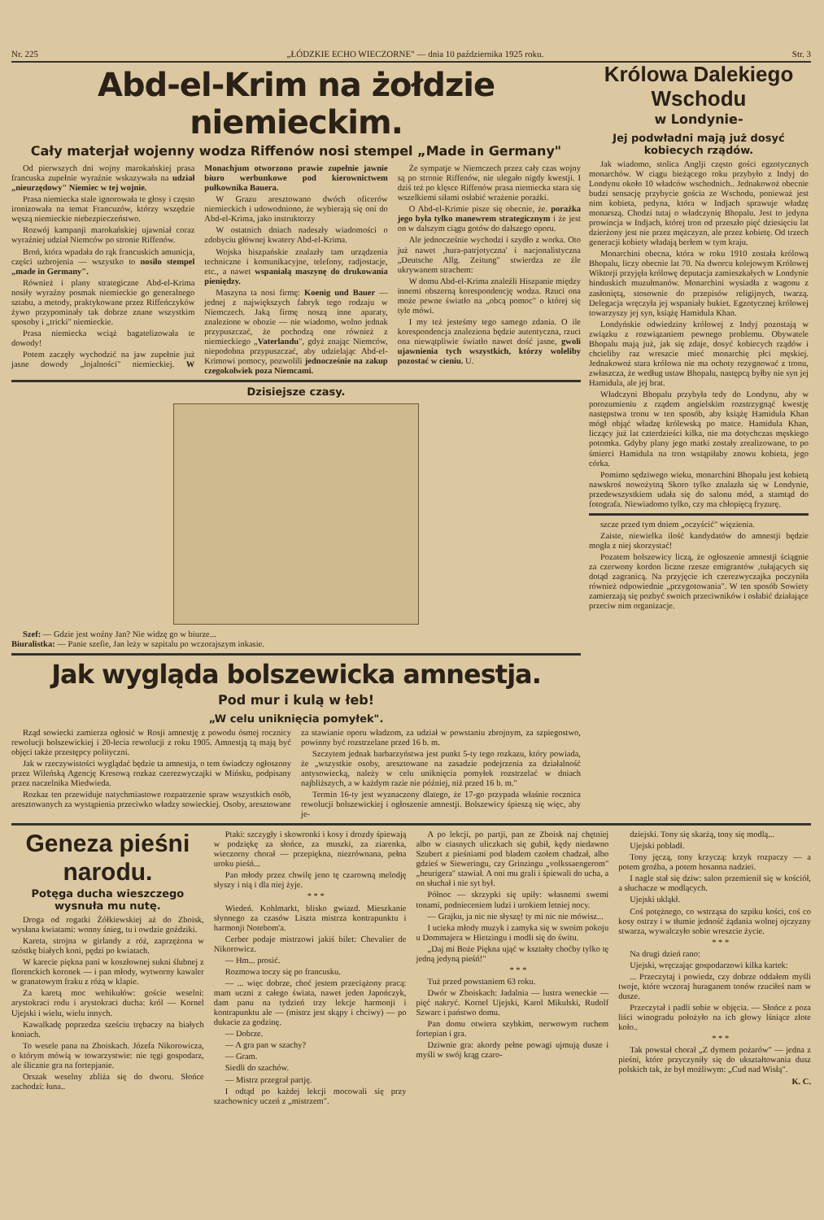Nr. 225 „ŁÓDZKIE ECHO WIECZORNE" — dnia 10 października 1925 roku. Str. 3
Abd-el-Krim na żołdzie niemieckim.
Cały materjał wojenny wodza Riffenów nosi stempel „Made in Germany"
Od pierwszych dni wojny marokańskiej prasa francuska zupełnie wyraźnie wskazywała na udział „nieurzędowy" Niemiec w tej wojnie.
Prasa niemiecka stale ignorowała te głosy i często ironizowała na temat Francuzów, którzy wszędzie węszą niemieckie niebezpieczeństwo.
Rozwój kampanji marokańskiej ujawniał coraz wyraźniej udział Niemców po stronie Riffenów.
Broń, która wpadała do rąk francuskich amunicja, części uzbrojenia — wszystko to nosiło stempel „made in Germany".
Również i plany strategiczne Abd-el-Krima nosiły wyraźny posmak niemieckie go generalnego sztabu, a metody, praktykowane przez Riffeńczyków żywo przypominały tak dobrze znane wszystkim sposoby i „tricki" niemieckie.
Prasa niemiecka wciąż bagatelizowała te dowody!
Potem zaczęły wychodzić na jaw zupełnie już jasne dowody „lojalności" niemieckiej. W Monachjum otworzono prawie zupełnie jawnie biuro werbunkowe pod kierownictwem pułkownika Bauera.
W Grazu aresztowano dwóch oficerów niemieckich i udowodniono, że wybierają się oni do Abd-el-Krima, jako instruktorzy
W ostatnich dniach nadeszły wiadomości o zdobyciu głównej kwatery Abd-el-Krima.
Wojska hiszpańskie znalazły tam urządzenia techniczne i komunikacyjne, telefony, radjostacje, etc., a nawet wspaniałą maszynę do drukowania pieniędzy.
Maszyna ta nosi firmę: Koenig und Bauer — jednej z największych fabryk tego rodzaju w Niemczech. Jaką firmę noszą inne aparaty, znalezione w obozie — nie wiadomo, wolno jednak przypuszczać, że pochodzą one również z niemieckiego „Vaterlandu", gdyż znając Niemców, niepodobna przypuszczać, aby udzielając Abd-el-Krimowi pomocy, pozwolili jednocześnie na zakup czegokolwiek poza Niemcami.
Że sympatje w Niemczech przez cały czas wojny są po stronie Riffenów, nie ulegało nigdy kwestji. I dziś też po klęsce Riffenów prasa niemiecka stara się wszelkiemi siłami osłabić wrażenie porażki.
O Abd-el-Krimie pisze się obecnie, że. porażka jego była tylko manewrem strategicznym i że jest on w dalszym ciągu gotów do dalszego oporu.
Ale jednocześnie wychodzi i szydło z worka. Oto już nawet ‚hura-patrjotyczna' i nacjonalistyczna „Deutsche Allg. Zeitung" stwierdza ze źle ukrywanem strachem:
W domu Abd-el-Krima znaleźli Hiszpanie między innemi obszerną korespondencję wodza. Rzuci ona może pewne światło na „obcą pomoc" o której się tyle mówi.
I my też jesteśmy tego samego zdania. O ile korespondencja znaleziona będzie autentyczna, rzuci ona niewątpliwie światło nawet dość jasne, gwoli ujawnienia tych wszystkich, którzy woleliby pozostać w cieniu. U.
Dzisiejsze czasy.
Szef: — Gdzie jest woźny Jan? Nie widzę go w biurze...
Biuralistka: — Panie szefie, Jan leży w szpitalu po wczorajszym inkasie.
Jak wygląda bolszewicka amnestja.
Pod mur i kulą w łeb!
„W celu uniknięcia pomyłek".
Rząd sowiecki zamierza ogłosić w Rosji amnestję z powodu ósmej rocznicy rewolucji bolszewickiej i 20-lecia rewolucji z roku 1905. Amnestją tą mają być objęci także przestępcy polityczni.
Jak w rzeczywistości wyglądać będzie ta amnestja, o tem świadczy ogłoszony przez Wileńską Agencję Kresową rozkaz czerezwyczajki w Mińsku, podpisany przez naczelnika Miedwieda.
Rozkaz ten przewiduje natychmiastowe rozpatrzenie spraw wszystkich osób, aresztowanych za wystąpienia przeciwko władzy sowieckiej. Osoby, aresztowane za stawianie oporu władzom, za udział w powstaniu zbrojnym, za szpiegostwo, powinny być rozstrzelane przed 16 b. m.
Szczytem jednak barbarzyństwa jest punkt 5-ty tego rozkazu, który powiada, że „wszystkie osoby, aresztowane na zasadzie podejrzenia za działalność antysowiecką, należy w celu uniknięcia pomyłek rozstrzelać w dniach najbliższych, a w każdym razie nie później, niż przed 16 b. m."
Termin 16-ty jest wyznaczony dlatego, że 17-go przypada właśnie rocznica rewolucji bolszewickiej i ogłoszenie amnestji. Bolszewicy śpieszą się więc, aby je-
Królowa Dalekiego Wschodu
w Londynie-
Jej podwładni mają już dosyć kobiecych rządów.
Jak wiadomo, stolica Anglji często gości egzotycznych monarchów. W ciągu bieżącego roku przybyło z Indyj do Londynu około 10 władców wschodnich.. Jednakowoż obecnie budzi sensację przybycie gościa ze Wschodu, ponieważ jest nim kobieta, pedyna, która w Indjach sprawuje władzę monarszą. Chodzi tutaj o władczynię Bhopalu. Jest to jedyna prowincja w Indjach, której tron od przeszło pięć dziesięciu lat dzierżony jest nie przez mężczyzn, ale przez kobietę. Od trzech generacji kobiety władają berłem w tym kraju.
Monarchini obecna, która w roku 1910 została królową Bhopalu, liczy obecnie lat 70. Na dworcu kolejowym Królowej Wiktorji przyjęła królowę deputacja zamieszkałych w Londynie hinduskich muzułmanów. Monarchini wysiadła z wagonu z zasłoniętą, stosownie do przepisów religijnych, twarzą. Delegacja wręczyła jej wspaniały bukiet. Egzotycznej królowej towarzyszy jej syn, książę Hamidula Khan.
Londyńskie odwiedziny królowej z Indyj pozostają w związku z rozwiązaniem pewnego problemu. Obywatele Bhopalu mają już, jak się zdaje, dosyć kobiecych rządów i chcieliby raz wreszcie mieć monarchię płci męskiej. Jednakowoż stara królowa nie ma ochoty rezygnować z tronu, zwłaszcza, że według ustaw Bhopalu, następcą byłby nie syn jej Hamidula, ale jej brat.
Władczyni Bhopalu przybyła tedy do Londynu, aby w porozumieniu z rządem angielskim rozstrzygnąć kwestję następstwa tronu w ten sposób, aby książę Hamidula Khan mógł objąć władzę królewską po matce. Hamidula Khan, liczący już lat czterdzieści kilka, nie ma dotychczas męskiego potomka. Gdyby plany jego matki zostały zrealizowane, to po śmierci Hamidula na tron wstąpiłaby znowu kobieta, jego córka.
Pomimo sędziwego wieku, monarchini Bhopalu jest kobietą nawskroś nowożytną Skoro tylko znalazła się w Londynie, przedewszystkiem udała się do salonu mód, a stamtąd do fotografa. Niewiadomo tylko, czy ma chłopięcą fryzurę.
szcze przed tym dniem „oczyścić" więzienia.
Zaiste, niewielka ilość kandydatów do amnestji będzie mogła z niej skorzystać!
Pozatem bolszewicy liczą, że ogłoszenie amnestji ściągnie za czerwony kordon liczne rzesze emigrantów ‚tułających się dotąd zagranicą. Na przyjęcie ich czerezwyczajka poczyniła również odpowiednie „przygotowania". W ten sposób Sowiety zamierzają się pozbyć swoich przeciwników i osłabić działające przeciw nim organizacje.
Geneza pieśni narodu.
Potęga ducha wieszczego wysnuła mu nutę.
Droga od rogatki Żółkiewskiej aż do Zboisk, wysłana kwiatami: wonny śnieg, tu i owdzie goździki.
Kareta, strojna w girlandy z róż, zaprzężona w szóstkę białych koni, pędzi po kwiatach.
W karecie piękna pani w koszłownej sukni ślubnej z florenckich koronek — i pan młody, wytworny kawaler w granatowym fraku z różą w klapie.
Za karetą moc wehikułów: goście weselni: arystokraci rodu i arystokraci ducha: król — Kornel Ujejski i wielu, wielu innych.
Kawalkadę poprzedza sześciu trębaczy na białych koniach.
To wesele pana na Zboiskach. Józefa Nikorowicza, o którym mówią w towarzystwie: nie tęgi gospodarz, ale ślicznie gra na fortepjanie.
Orszak weselny zbliża się do dworu. Słońce zachodzi: łuna..
Ptaki: szczygły i skowronki i kosy i drozdy śpiewają w podziękę za słońce, za muszki, za ziarenka, wieczorny chorał — przepiękna, niezrównana, pełna uroku pieśń...
Pan młody przez chwilę jeno tę czarowną melodję słyszy i nią i dla niej żyje.
* * *
Wiedeń. Kohlmarkt, blisko gwiazd. Mieszkanie słynnego za czasów Liszta mistrza kontrapunktu i harmonji Notebom'a.
Cerber podaje mistrzowi jakiś bilet: Chevalier de Nikorowicz.
— Hm... prosić.
Rozmowa toczy się po francusku.
— ... więc dobrze, choć jestem przeciążony pracą: mam uczni z całego świata, nawet jeden Japończyk, dam panu na tydzień trzy lekcje harmonji i kontrapunktu ale — (mistrz jest skąpy i chciwy) — po dukacie za godzinę.
— Dobrze.
— A gra pan w szachy?
— Gram.
Siedli do szachów.
— Mistrz przegrał partję.
I odtąd po każdej lekcji mocowali się przy szachownicy uczeń z „mistrzem".
A po lekcji, po partji, pan ze Zboisk naj chętniej albo w ciasnych uliczkach się gubił, kędy niedawno Szubert z pieśniami pod bladem czołem chadzał, albo gdzieś w Sieweringu, czy Grinzingu „volkssaengerom" „heurigera" stawiał. A oni mu grali i śpiewali do ucha, a on słuchał i nie syt był.
Północ — skrzypki się upiły: własnemi swemi tonami, podnieceniem ludzi i urokiem letniej nocy.
— Grajku, ja nic nie słyszę! ty mi nic nie mówisz...
I ucieka młody muzyk i zamyka się w swoim pokoju u Dommajera w Hietzingu i modli się do świtu.
„Daj mi Boże Piękna ująć w kształty choćby tylko tę jedną jedyną pieśń!"
* * *
Tuż przed powstaniem 63 roku.
Dwór w Zboiskach: Jadalnia — lustra weneckie — pięć nakryć. Kornel Ujejski, Karol Mikulski, Rudolf Szwarc i państwo domu.
Pan domu otwiera szybkim, nerwowym ruchem fortepian i gra.
Dziwnie gra: akordy pełne powagi ujmują dusze i myśli w swój krąg czaro-
dziejski. Tony się skarżą, tony się modlą...
Ujejski pobladł.
Tony jęczą, tony krzyczą: krzyk rozpaczy — a potem groźba, a potem hosanna nadziei.
I nagle stał się dziw: salon przemienił się w kościół, a słuchacze w modlących.
Ujejski ukląkł.
Coś potężnego, co wstrząsa do szpiku kości, coś co kosy ostrzy i w tłumie jedność żądania wolnej ojczyzny stwarza, wywalczyło sobie wreszcie życie.
* * *
Na drugi dzień rano:
Ujejski, wręczając gospodarzowi kilka kartek:
... Przeczytaj i powiedz, czy dobrze oddałem myśli twoje, które wczoraj huraganem tonów rzuciłeś nam w dusze.
Przeczytał i padli sobie w objęcia. — Słońce z poza liści winogradu położyło na ich głowy lśniące złote koło..
* * *
Tak powstał chorał „Z dymem pożarów" — jedna z pieśni, które przyczyniły się do ukształtowania dusz polskich tak, że był możliwym: „Cud nad Wisłą".
K. C.